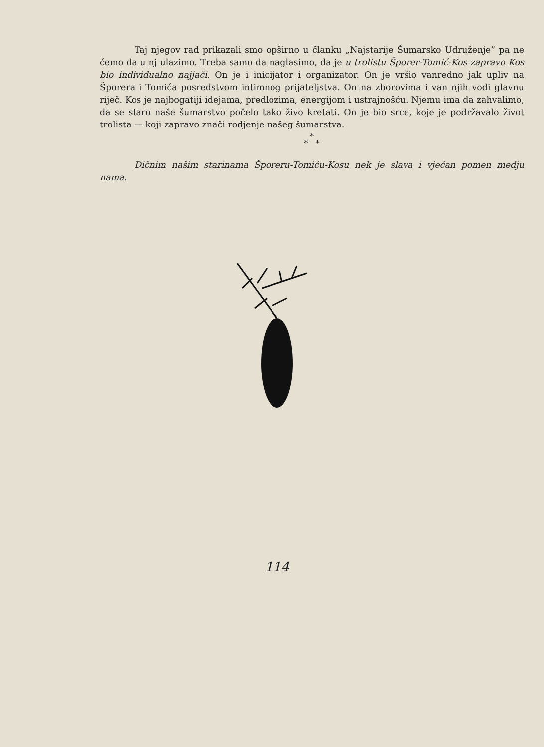Taj njegov rad prikazali smo opširno u članku „Najstarije Šumarsko Udruženje” pa ne ćemo da u nj ulazimo. Treba samo da naglasimo, da je u trolistu Šporer-Tomić-Kos zapravo Kos bio individualno najjači. On je i inicijator i organizator. On je vršio vanredno jak upliv na Šporera i Tomića posredstvom intimnog prijateljstva. On na zborovima i van njih vodi glavnu riječ. Kos je najbogatiji idejama, predlozima, energijom i ustrajnošću. Njemu ima da zahvalimo, da se staro naše šumarstvo počelo tako živo kretati. On je bio srce, koje je podržavalo život trolista — koji zapravo znači rodjenje našeg šumarstva.
*
* *
Dičnim našim starinama Šporeru-Tomiću-Kosu nek je slava i vječan pomen medju nama.
114